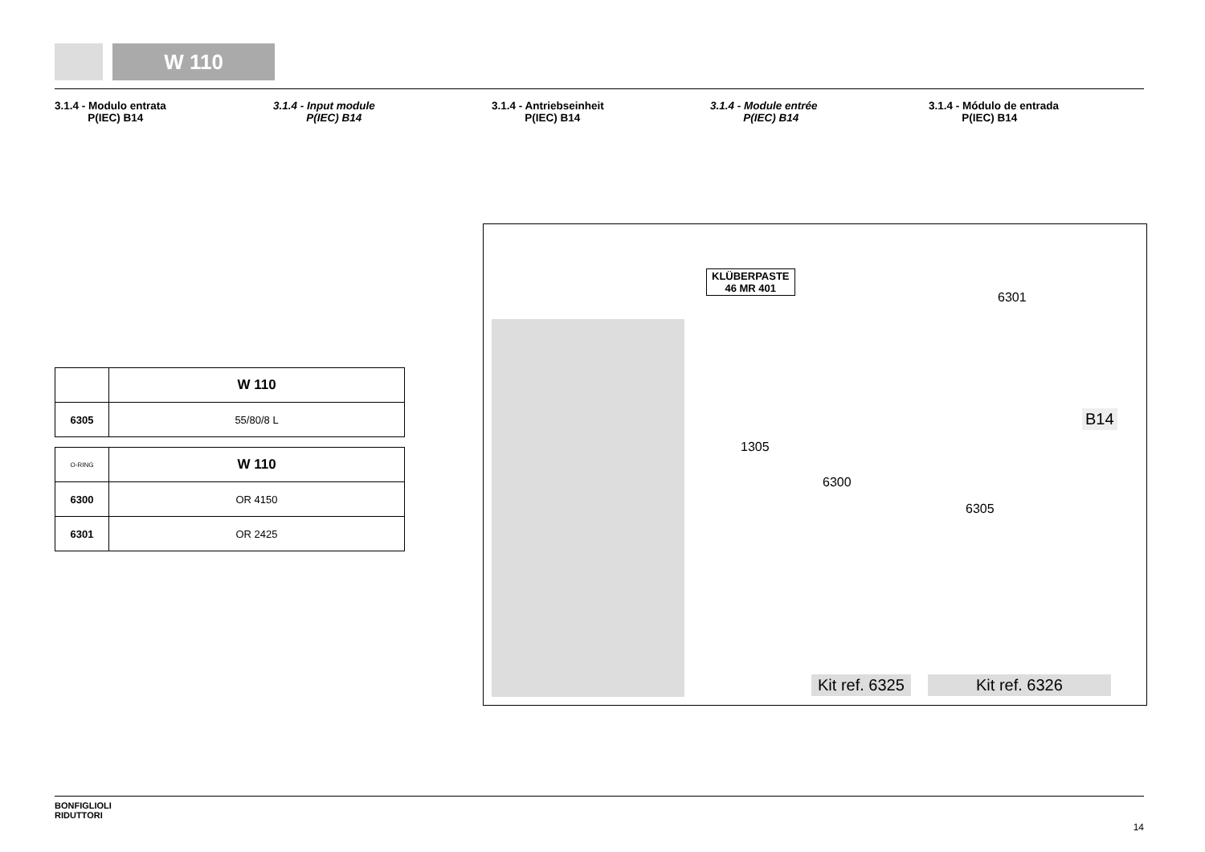W 110
3.1.4 - Modulo entrata
P(IEC) B14
3.1.4 - Input module
P(IEC) B14
3.1.4 - Antriebseinheit
P(IEC) B14
3.1.4 - Module entrée
P(IEC) B14
3.1.4 - Módulo de entrada
P(IEC) B14
| | W 110 |
| 6305 | 55/80/8 L |
| O-RING | W 110 |
| 6300 | OR 4150 |
| 6301 | OR 2425 |
KLÜBERPASTE
46 MR 401
6301
1305
6300
6305
B14
Kit ref. 6325 Kit ref. 6326
BONFIGLIOLI
RIDUTTORI
14